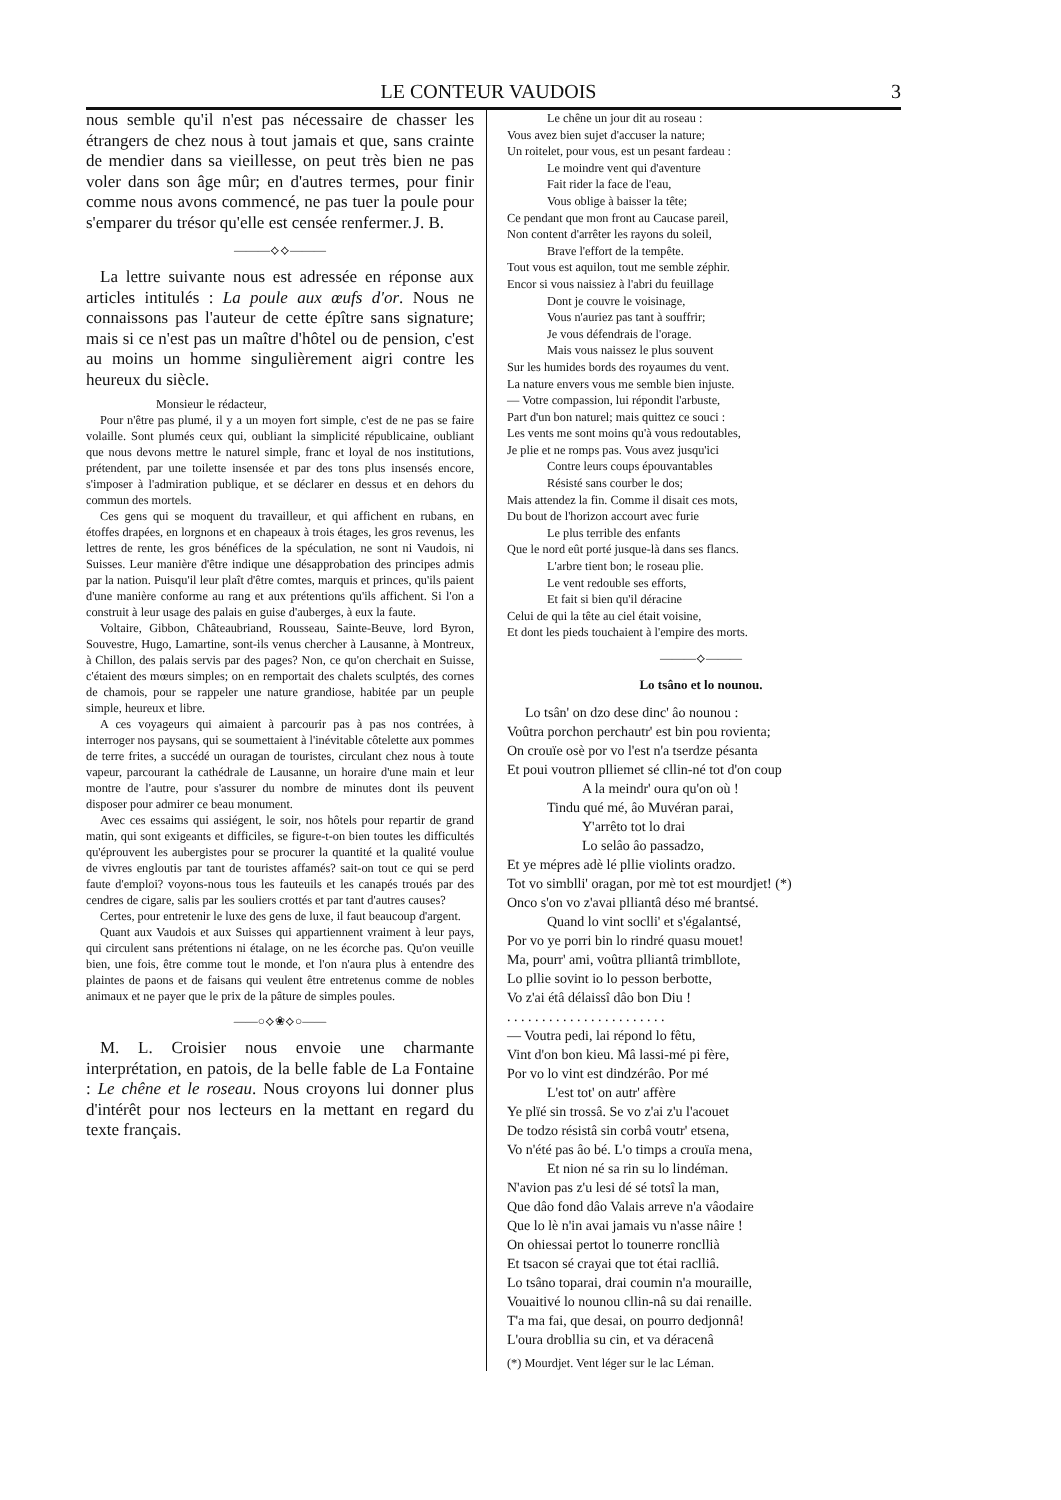LE CONTEUR VAUDOIS 3
nous semble qu'il n'est pas nécessaire de chasser les étrangers de chez nous à tout jamais et que, sans crainte de mendier dans sa vieillesse, on peut très bien ne pas voler dans son âge mûr; en d'autres termes, pour finir comme nous avons commencé, ne pas tuer la poule pour s'emparer du trésor qu'elle est censée renfermer. J. B.
———⟡⟡———
La lettre suivante nous est adressée en réponse aux articles intitulés : La poule aux œufs d'or. Nous ne connaissons pas l'auteur de cette épître sans signature; mais si ce n'est pas un maître d'hôtel ou de pension, c'est au moins un homme singulièrement aigri contre les heureux du siècle.
Monsieur le rédacteur,
Pour n'être pas plumé, il y a un moyen fort simple, c'est de ne pas se faire volaille. Sont plumés ceux qui, oubliant la simplicité républicaine, oubliant que nous devons mettre le naturel simple, franc et loyal de nos institutions, prétendent, par une toilette insensée et par des tons plus insensés encore, s'imposer à l'admiration publique, et se déclarer en dessus et en dehors du commun des mortels.
Ces gens qui se moquent du travailleur, et qui affichent en rubans, en étoffes drapées, en lorgnons et en chapeaux à trois étages, les gros revenus, les lettres de rente, les gros bénéfices de la spéculation, ne sont ni Vaudois, ni Suisses. Leur manière d'être indique une désapprobation des principes admis par la nation. Puisqu'il leur plaît d'être comtes, marquis et princes, qu'ils paient d'une manière conforme au rang et aux prétentions qu'ils affichent. Si l'on a construit à leur usage des palais en guise d'auberges, à eux la faute.
Voltaire, Gibbon, Châteaubriand, Rousseau, Sainte-Beuve, lord Byron, Souvestre, Hugo, Lamartine, sont-ils venus chercher à Lausanne, à Montreux, à Chillon, des palais servis par des pages? Non, ce qu'on cherchait en Suisse, c'étaient des mœurs simples; on en remportait des chalets sculptés, des cornes de chamois, pour se rappeler une nature grandiose, habitée par un peuple simple, heureux et libre.
A ces voyageurs qui aimaient à parcourir pas à pas nos contrées, à interroger nos paysans, qui se soumettaient à l'inévitable côtelette aux pommes de terre frites, a succédé un ouragan de touristes, circulant chez nous à toute vapeur, parcourant la cathédrale de Lausanne, un horaire d'une main et leur montre de l'autre, pour s'assurer du nombre de minutes dont ils peuvent disposer pour admirer ce beau monument.
Avec ces essaims qui assiégent, le soir, nos hôtels pour repartir de grand matin, qui sont exigeants et difficiles, se figure-t-on bien toutes les difficultés qu'éprouvent les aubergistes pour se procurer la quantité et la qualité voulue de vivres engloutis par tant de touristes affamés? sait-on tout ce qui se perd faute d'emploi? voyons-nous tous les fauteuils et les canapés troués par des cendres de cigare, salis par les souliers crottés et par tant d'autres causes?
Certes, pour entretenir le luxe des gens de luxe, il faut beaucoup d'argent.
Quant aux Vaudois et aux Suisses qui appartiennent vraiment à leur pays, qui circulent sans prétentions ni étalage, on ne les écorche pas. Qu'on veuille bien, une fois, être comme tout le monde, et l'on n'aura plus à entendre des plaintes de paons et de faisans qui veulent être entretenus comme de nobles animaux et ne payer que le prix de la pâture de simples poules.
——○⟡❀⟡○——
M. L. Croisier nous envoie une charmante interprétation, en patois, de la belle fable de La Fontaine : Le chêne et le roseau. Nous croyons lui donner plus d'intérêt pour nos lecteurs en la mettant en regard du texte français.
Le chêne un jour dit au roseau :
Vous avez bien sujet d'accuser la nature;
Un roitelet, pour vous, est un pesant fardeau :
Le moindre vent qui d'aventure
Fait rider la face de l'eau,
Vous oblige à baisser la tête;
Ce pendant que mon front au Caucase pareil,
Non content d'arrêter les rayons du soleil,
Brave l'effort de la tempête.
Tout vous est aquilon, tout me semble zéphir.
Encor si vous naissiez à l'abri du feuillage
Dont je couvre le voisinage,
Vous n'auriez pas tant à souffrir;
Je vous défendrais de l'orage.
Mais vous naissez le plus souvent
Sur les humides bords des royaumes du vent.
La nature envers vous me semble bien injuste.
— Votre compassion, lui répondit l'arbuste,
Part d'un bon naturel; mais quittez ce souci :
Les vents me sont moins qu'à vous redoutables,
Je plie et ne romps pas. Vous avez jusqu'ici
Contre leurs coups épouvantables
Résisté sans courber le dos;
Mais attendez la fin. Comme il disait ces mots,
Du bout de l'horizon accourt avec furie
Le plus terrible des enfants
Que le nord eût porté jusque-là dans ses flancs.
L'arbre tient bon; le roseau plie.
Le vent redouble ses efforts,
Et fait si bien qu'il déracine
Celui de qui la tête au ciel était voisine,
Et dont les pieds touchaient à l'empire des morts.
———⟡———
Lo tsâno et lo nounou.
Lo tsân' on dzo dese dinc' âo nounou :
Voûtra porchon perchautr' est bin pou rovienta;
On crouïe osè por vo l'est n'a tserdze pésanta
Et poui voutron plliemet sé cllin-né tot d'on coup
A la meindr' oura qu'on où !
Tindu qué mé, âo Muvéran parai,
Y'arrêto tot lo drai
Lo selâo âo passadzo,
Et ye mépres adè lé pllie violints oradzo.
Tot vo simblli' oragan, por mè tot est mourdjet! (*)
Onco s'on vo z'avai plliantâ déso mé brantsé.
Quand lo vint soclli' et s'égalantsé,
Por vo ye porri bin lo rindré quasu mouet!
Ma, pourr' ami, voûtra plliantâ trimbllote,
Lo pllie sovint io lo pesson berbotte,
Vo z'ai étâ délaissî dâo bon Diu !
. . . . . . . . . . . . . . . . . . . . . . .
— Voutra pedi, lai répond lo fêtu,
Vint d'on bon kieu. Mâ lassi-mé pi fère,
Por vo lo vint est dindzérâo. Por mé
L'est tot' on autr' affère
Ye plïé sin trossâ. Se vo z'ai z'u l'acouet
De todzo résistâ sin corbâ voutr' etsena,
Vo n'été pas âo bé. L'o timps a crouïa mena,
Et nion né sa rin su lo lindéman.
N'avion pas z'u lesi dé sé totsî la man,
Que dâo fond dâo Valais arreve n'a vâodaire
Que lo lè n'in avai jamais vu n'asse nâire !
On ohiessai pertot lo tounerre roncllià
Et tsacon sé crayai que tot étai raclliâ.
Lo tsâno toparai, drai coumin n'a mouraille,
Vouaitivé lo nounou cllin-nâ su dai renaille.
T'a ma fai, que desai, on pourro dedjonnâ!
L'oura drobllia su cin, et va déracenâ
(*) Mourdjet. Vent léger sur le lac Léman.